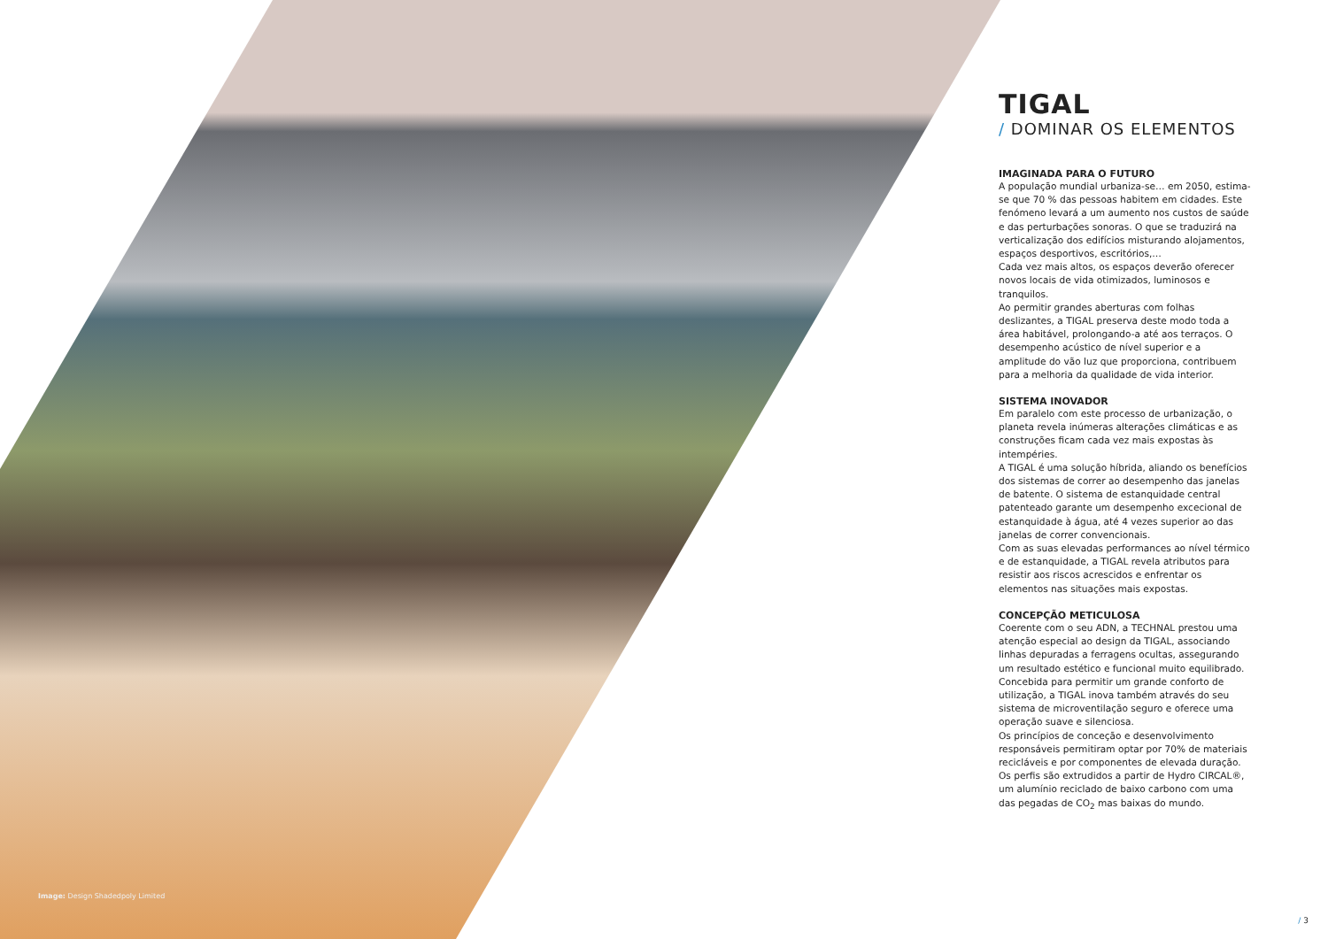Image: Design Shadedpoly Limited
TIGAL
/ DOMINAR OS ELEMENTOS
IMAGINADA PARA O FUTURO
A população mundial urbaniza-se… em 2050, estima-se que 70 % das pessoas habitem em cidades. Este fenómeno levará a um aumento nos custos de saúde e das perturbações sonoras. O que se traduzirá na verticalização dos edifícios misturando alojamentos, espaços desportivos, escritórios,…
Cada vez mais altos, os espaços deverão oferecer novos locais de vida otimizados, luminosos e tranquilos.
Ao permitir grandes aberturas com folhas deslizantes, a TIGAL preserva deste modo toda a área habitável, prolongando-a até aos terraços. O desempenho acústico de nível superior e a amplitude do vão luz que proporciona, contribuem para a melhoria da qualidade de vida interior.
SISTEMA INOVADOR
Em paralelo com este processo de urbanização, o planeta revela inúmeras alterações climáticas e as construções ficam cada vez mais expostas às intempéries.
A TIGAL é uma solução híbrida, aliando os benefícios dos sistemas de correr ao desempenho das janelas de batente. O sistema de estanquidade central patenteado garante um desempenho excecional de estanquidade à água, até 4 vezes superior ao das janelas de correr convencionais.
Com as suas elevadas performances ao nível térmico e de estanquidade, a TIGAL revela atributos para resistir aos riscos acrescidos e enfrentar os elementos nas situações mais expostas.
CONCEPÇÃO METICULOSA
Coerente com o seu ADN, a TECHNAL prestou uma atenção especial ao design da TIGAL, associando linhas depuradas a ferragens ocultas, assegurando um resultado estético e funcional muito equilibrado.
Concebida para permitir um grande conforto de utilização, a TIGAL inova também através do seu sistema de microventilação seguro e oferece uma operação suave e silenciosa.
Os princípios de conceção e desenvolvimento responsáveis permitiram optar por 70% de materiais recicláveis e por componentes de elevada duração. Os perfis são extrudidos a partir de Hydro CIRCAL®, um alumínio reciclado de baixo carbono com uma das pegadas de CO<sub>2</sub> mas baixas do mundo.
/ 3